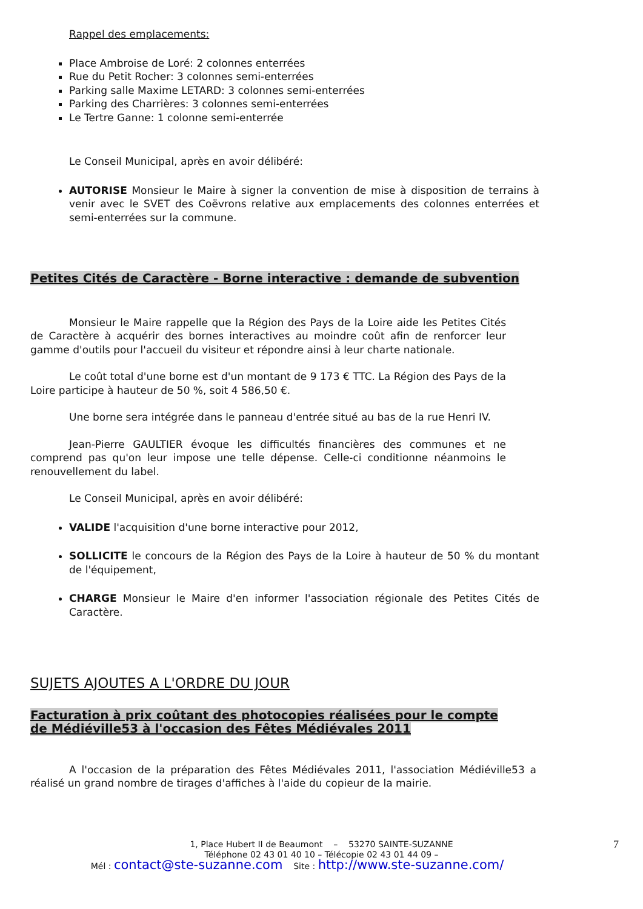Rappel des emplacements:
Place Ambroise de Loré: 2 colonnes enterrées
Rue du Petit Rocher: 3 colonnes semi-enterrées
Parking salle Maxime LETARD: 3 colonnes semi-enterrées
Parking des Charrières: 3 colonnes semi-enterrées
Le Tertre Ganne: 1 colonne semi-enterrée
Le Conseil Municipal, après en avoir délibéré:
AUTORISE Monsieur le Maire à signer la convention de mise à disposition de terrains à venir avec le SVET des Coëvrons relative aux emplacements des colonnes enterrées et semi-enterrées sur la commune.
Petites Cités de Caractère - Borne interactive : demande de subvention
Monsieur le Maire rappelle que la Région des Pays de la Loire aide les Petites Cités de Caractère à acquérir des bornes interactives au moindre coût afin de renforcer leur gamme d'outils pour l'accueil du visiteur et répondre ainsi à leur charte nationale.
Le coût total d'une borne est d'un montant de 9 173 € TTC. La Région des Pays de la Loire participe à hauteur de 50 %, soit 4 586,50 €.
Une borne sera intégrée dans le panneau d'entrée situé au bas de la rue Henri IV.
Jean-Pierre GAULTIER évoque les difficultés financières des communes et ne comprend pas qu'on leur impose une telle dépense. Celle-ci conditionne néanmoins le renouvellement du label.
Le Conseil Municipal, après en avoir délibéré:
VALIDE l'acquisition d'une borne interactive pour 2012,
SOLLICITE le concours de la Région des Pays de la Loire à hauteur de 50 % du montant de l'équipement,
CHARGE Monsieur le Maire d'en informer l'association régionale des Petites Cités de Caractère.
SUJETS AJOUTES A L'ORDRE DU JOUR
Facturation à prix coûtant des photocopies réalisées pour le compte de Médiéville53 à l'occasion des Fêtes Médiévales 2011
A l'occasion de la préparation des Fêtes Médiévales 2011, l'association Médiéville53 a réalisé un grand nombre de tirages d'affiches à l'aide du copieur de la mairie.
1, Place Hubert II de Beaumont – 53270 SAINTE-SUZANNE 7
Téléphone 02 43 01 40 10 – Télécopie 02 43 01 44 09 –
Mél : contact@ste-suzanne.com Site : http://www.ste-suzanne.com/